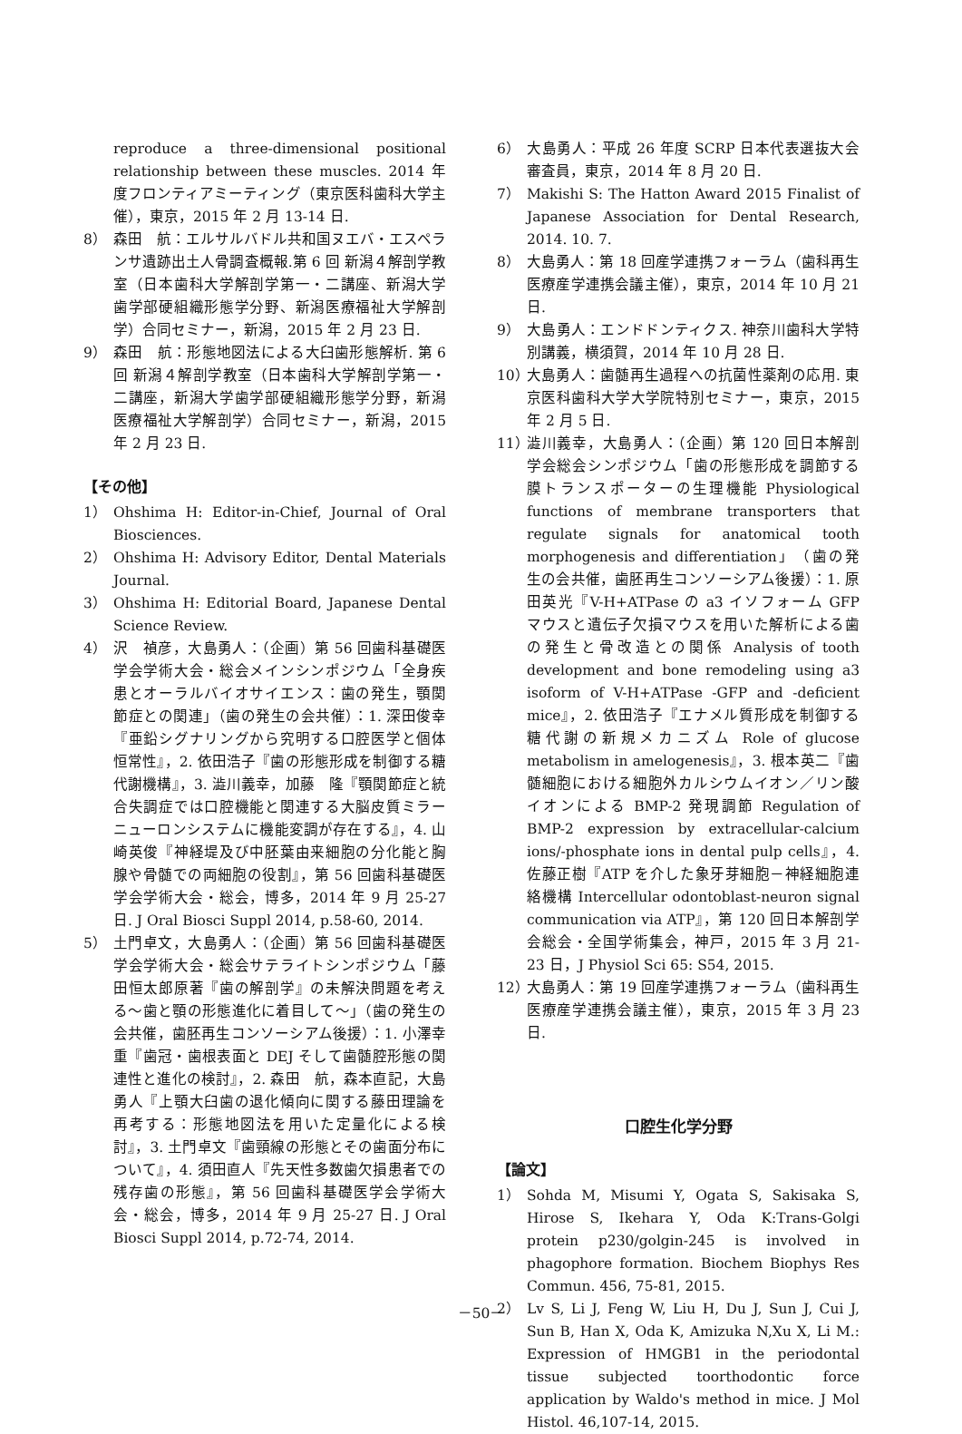reproduce a three-dimensional positional relationship between these muscles. 2014 年度フロンティアミーティング（東京医科歯科大学主催），東京，2015 年 2 月 13-14 日.
8） 森田　航：エルサルバドル共和国ヌエバ・エスペランサ遺跡出土人骨調査概報.第 6 回 新潟４解剖学教室（日本歯科大学解剖学第一・二講座、新潟大学歯学部硬組織形態学分野、新潟医療福祉大学解剖学）合同セミナー，新潟，2015 年 2 月 23 日.
9） 森田　航：形態地図法による大臼歯形態解析. 第 6 回 新潟４解剖学教室（日本歯科大学解剖学第一・二講座，新潟大学歯学部硬組織形態学分野，新潟医療福祉大学解剖学）合同セミナー，新潟，2015 年 2 月 23 日.
【その他】
1） Ohshima H: Editor-in-Chief, Journal of Oral Biosciences.
2） Ohshima H: Advisory Editor, Dental Materials Journal.
3） Ohshima H: Editorial Board, Japanese Dental Science Review.
4） 沢　禎彦，大島勇人：（企画）第 56 回歯科基礎医学会学術大会・総会メインシンポジウム「全身疾患とオーラルバイオサイエンス：歯の発生，顎関節症との関連」（歯の発生の会共催）：1. 深田俊幸『亜鉛シグナリングから究明する口腔医学と個体恒常性』，2. 依田浩子『歯の形態形成を制御する糖代謝機構』，3. 澁川義幸，加藤　隆『顎関節症と統合失調症では口腔機能と関連する大脳皮質ミラーニューロンシステムに機能変調が存在する』，4. 山崎英俊『神経堤及び中胚葉由来細胞の分化能と胸腺や骨髄での両細胞の役割』，第 56 回歯科基礎医学会学術大会・総会，博多，2014 年 9 月 25-27 日. J Oral Biosci Suppl 2014, p.58-60, 2014.
5） 土門卓文，大島勇人：（企画）第 56 回歯科基礎医学会学術大会・総会サテライトシンポジウム「藤田恒太郎原著『歯の解剖学』の未解決問題を考える～歯と顎の形態進化に着目して～」（歯の発生の会共催，歯胚再生コンソーシアム後援）：1. 小澤幸重『歯冠・歯根表面と DEJ そして歯髄腔形態の関連性と進化の検討』，2. 森田　航，森本直記，大島 勇人『上顎大臼歯の退化傾向に関する藤田理論を再考する：形態地図法を用いた定量化による検討』，3. 土門卓文『歯頸線の形態とその歯面分布について』，4. 須田直人『先天性多数歯欠損患者での残存歯の形態』，第 56 回歯科基礎医学会学術大会・総会，博多，2014 年 9 月 25-27 日. J Oral Biosci Suppl 2014, p.72-74, 2014.
6） 大島勇人：平成 26 年度 SCRP 日本代表選抜大会審査員，東京，2014 年 8 月 20 日.
7） Makishi S: The Hatton Award 2015 Finalist of Japanese Association for Dental Research, 2014. 10. 7.
8） 大島勇人：第 18 回産学連携フォーラム（歯科再生医療産学連携会議主催），東京，2014 年 10 月 21 日.
9） 大島勇人：エンドドンティクス. 神奈川歯科大学特別講義，横須賀，2014 年 10 月 28 日.
10） 大島勇人：歯髄再生過程への抗菌性薬剤の応用. 東京医科歯科大学大学院特別セミナー，東京，2015 年 2 月 5 日.
11） 澁川義幸，大島勇人：（企画）第 120 回日本解剖学会総会シンポジウム「歯の形態形成を調節する膜トランスポーターの生理機能 Physiological functions of membrane transporters that regulate signals for anatomical tooth morphogenesis and differentiation」（歯の発生の会共催，歯胚再生コンソーシアム後援）：1. 原田英光『V-H+ATPase の a3 イソフォーム GFP マウスと遺伝子欠損マウスを用いた解析による歯の発生と骨改造との関係 Analysis of tooth development and bone remodeling using a3 isoform of V-H+ATPase -GFP and -deficient mice』，2. 依田浩子『エナメル質形成を制御する糖代謝の新規メカニズム Role of glucose metabolism in amelogenesis』，3. 根本英二『歯髄細胞における細胞外カルシウムイオン／リン酸イオンによる BMP-2 発現調節 Regulation of BMP-2 expression by extracellular-calcium ions/-phosphate ions in dental pulp cells』，4. 佐藤正樹『ATP を介した象牙芽細胞－神経細胞連絡機構 Intercellular odontoblast-neuron signal communication via ATP』，第 120 回日本解剖学会総会・全国学術集会，神戸，2015 年 3 月 21-23 日，J Physiol Sci 65: S54, 2015.
12） 大島勇人：第 19 回産学連携フォーラム（歯科再生医療産学連携会議主催），東京，2015 年 3 月 23 日.
口腔生化学分野
【論文】
1） Sohda M, Misumi Y, Ogata S, Sakisaka S, Hirose S, Ikehara Y, Oda K:Trans-Golgi protein p230/golgin-245 is involved in phagophore formation. Biochem Biophys Res Commun. 456, 75-81, 2015.
2） Lv S, Li J, Feng W, Liu H, Du J, Sun J, Cui J, Sun B, Han X, Oda K, Amizuka N,Xu X, Li M.: Expression of HMGB1 in the periodontal tissue subjected toorthodontic force application by Waldo's method in mice. J Mol Histol. 46,107-14, 2015.
－50－